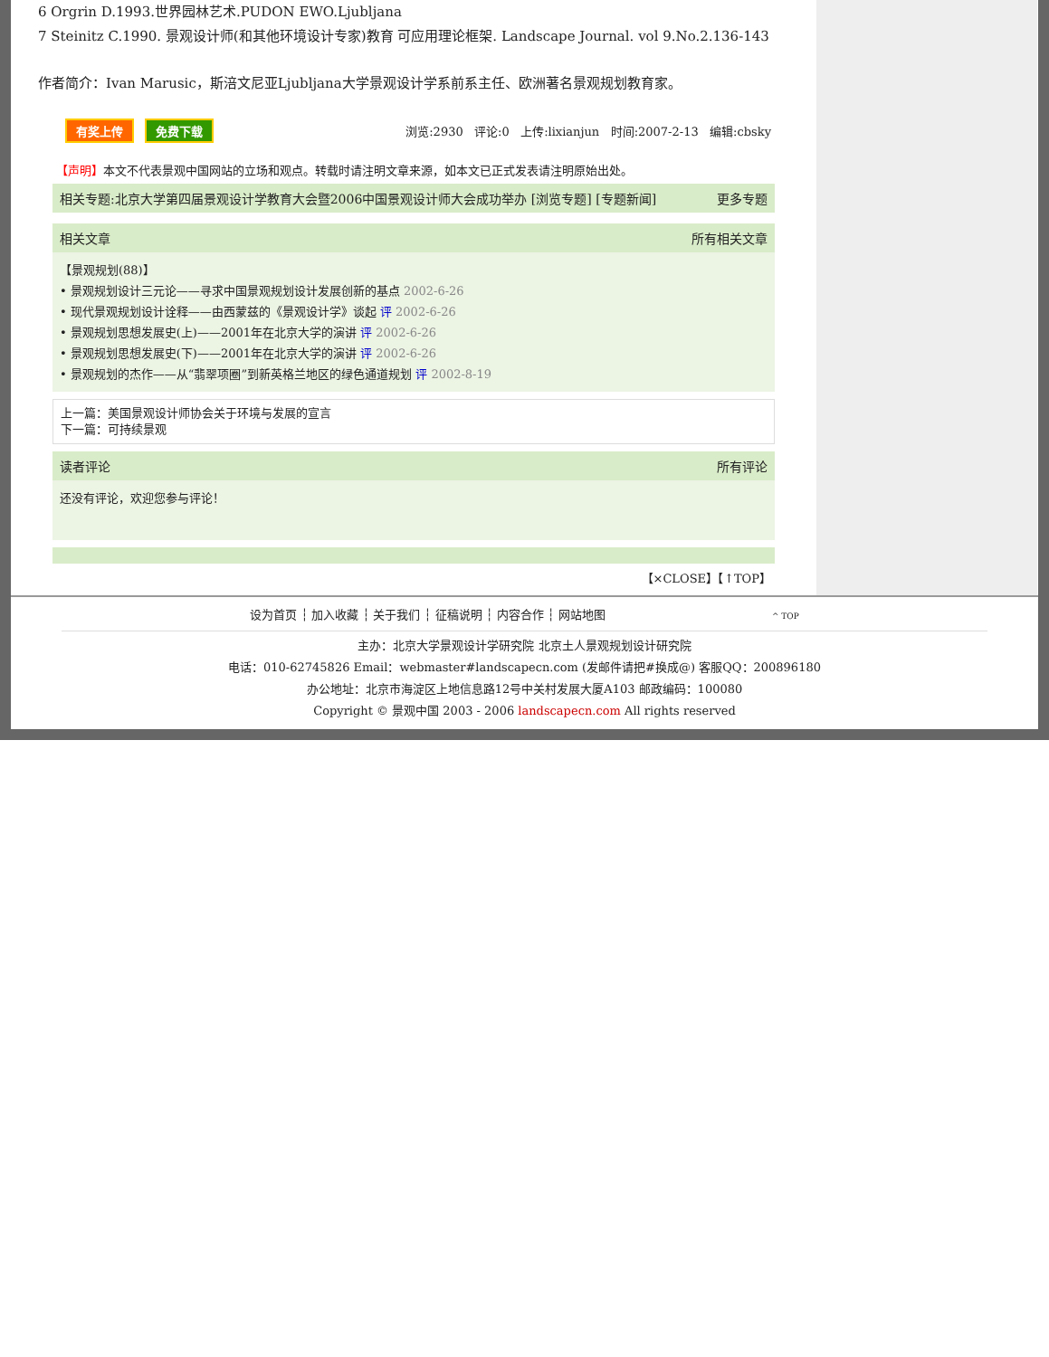6 Orgrin D.1993.世界园林艺术.PUDON EWO.Ljubljana
7 Steinitz C.1990. 景观设计师(和其他环境设计专家)教育 可应用理论框架. Landscape Journal. vol 9.No.2.136-143
作者简介：Ivan Marusic，斯涪文尼亚Ljubljana大学景观设计学系前系主任、欧洲著名景观规划教育家。
有奖上传 免费下载
浏览:2930 评论:0 上传:lixianjun 时间:2007-2-13 编辑:cbsky
【声明】本文不代表景观中国网站的立场和观点。转载时请注明文章来源，如本文已正式发表请注明原始出处。
相关专题:北京大学第四届景观设计学教育大会暨2006中国景观设计师大会成功举办 [浏览专题] [专题新闻] 更多专题
相关文章 所有相关文章
【景观规划(88)】
• 景观规划设计三元论——寻求中国景观规划设计发展创新的基点 2002-6-26
• 现代景观规划设计诠释——由西蒙兹的《景观设计学》谈起 评 2002-6-26
• 景观规划思想发展史(上)——2001年在北京大学的演讲 评 2002-6-26
• 景观规划思想发展史(下)——2001年在北京大学的演讲 评 2002-6-26
• 景观规划的杰作——从“翡翠项圈”到新英格兰地区的绿色通道规划 评 2002-8-19
上一篇：美国景观设计师协会关于环境与发展的宣言
下一篇：可持续景观
读者评论 所有评论
还没有评论，欢迎您参与评论！
【×CLOSE】【↑TOP】
设为首页 ┆ 加入收藏 ┆ 关于我们 ┆ 征稿说明 ┆ 内容合作 ┆ 网站地图 ^ TOP
主办：北京大学景观设计学研究院 北京土人景观规划设计研究院
电话：010-62745826 Email：webmaster#landscapecn.com (发邮件请把#换成@) 客服QQ：200896180
办公地址：北京市海淀区上地信息路12号中关村发展大厦A103 邮政编码：100080
Copyright © 景观中国 2003 - 2006 landscapecn.com All rights reserved